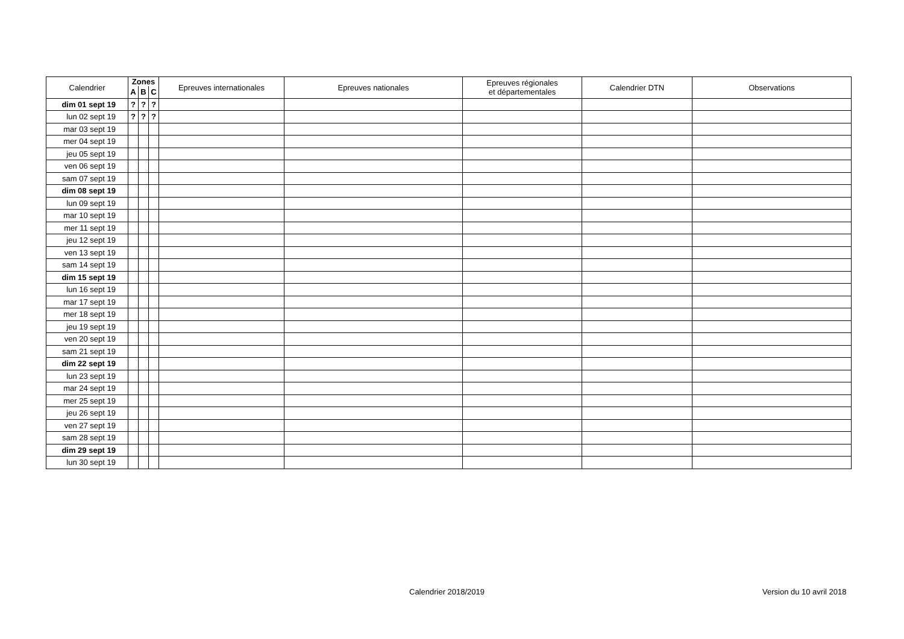| Calendrier | Zones | | | Epreuves internationales | Epreuves nationales | Epreuves régionales et départementales | Calendrier DTN | Observations |
| --- | --- | --- | --- | --- | --- | --- | --- | --- |
| | A | B | C | | | | | |
| dim 01 sept 19 | ? | ? | ? | | | | | |
| lun 02 sept 19 | ? | ? | ? | | | | | |
| mar 03 sept 19 | | | | | | | | |
| mer 04 sept 19 | | | | | | | | |
| jeu 05 sept 19 | | | | | | | | |
| ven 06 sept 19 | | | | | | | | |
| sam 07 sept 19 | | | | | | | | |
| dim 08 sept 19 | | | | | | | | |
| lun 09 sept 19 | | | | | | | | |
| mar 10 sept 19 | | | | | | | | |
| mer 11 sept 19 | | | | | | | | |
| jeu 12 sept 19 | | | | | | | | |
| ven 13 sept 19 | | | | | | | | |
| sam 14 sept 19 | | | | | | | | |
| dim 15 sept 19 | | | | | | | | |
| lun 16 sept 19 | | | | | | | | |
| mar 17 sept 19 | | | | | | | | |
| mer 18 sept 19 | | | | | | | | |
| jeu 19 sept 19 | | | | | | | | |
| ven 20 sept 19 | | | | | | | | |
| sam 21 sept 19 | | | | | | | | |
| dim 22 sept 19 | | | | | | | | |
| lun 23 sept 19 | | | | | | | | |
| mar 24 sept 19 | | | | | | | | |
| mer 25 sept 19 | | | | | | | | |
| jeu 26 sept 19 | | | | | | | | |
| ven 27 sept 19 | | | | | | | | |
| sam 28 sept 19 | | | | | | | | |
| dim 29 sept 19 | | | | | | | | |
| lun 30 sept 19 | | | | | | | | |
Calendrier 2018/2019 Version du 10 avril 2018